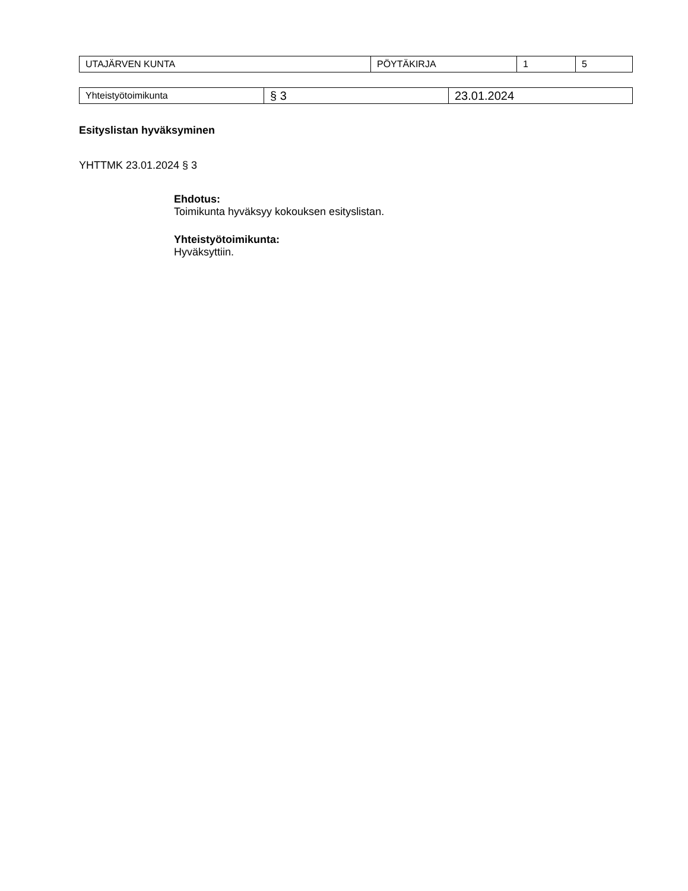| UTAJÄRVEN KUNTA | PÖYTÄKIRJA | 1 | 5 |
| Yhteistyötoimikunta | § 3 | 23.01.2024 |
Esityslistan hyväksyminen
YHTTMK 23.01.2024 § 3
Ehdotus:
Toimikunta hyväksyy kokouksen esityslistan.
Yhteistyötoimikunta:
Hyväksyttiin.